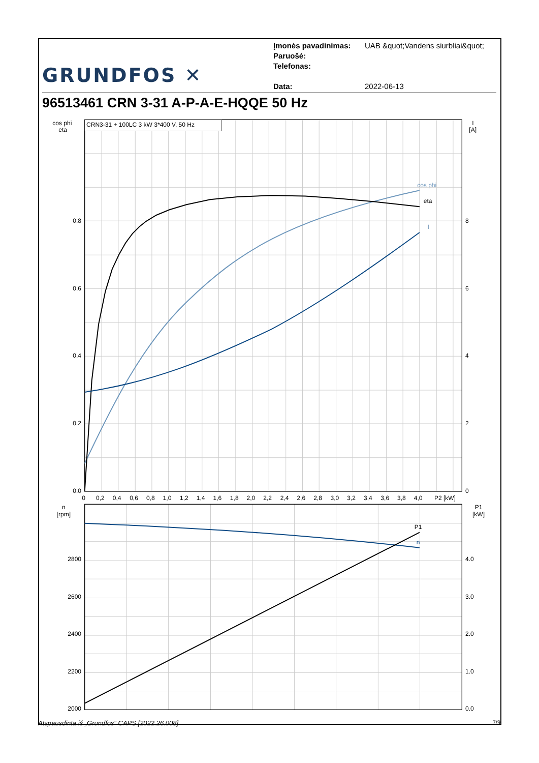GRUNDFOS ✕
Įmonės pavadinimas: UAB &quot;Vandens siurbliai&quot;
Paruošė:
Telefonas:
Data: 2022-06-13
96513461 CRN 3-31 A-P-A-E-HQQE 50 Hz
CRN3-31 + 100LC 3 kW 3*400 V, 50 Hz
cos phi
eta
I
P1
n
cos phi
eta
I
[A]
0.8
0.6
0.4
0.2
0.0
8
6
4
2
0
0
0,2
0,4
0,6
0,8
1,0
1,2
1,4
1,6
1,8
2,0
2,2
2,4
2,6
2,8
3,0
3,2
3,4
3,6
3,8
4,0
P2 [kW]
n
[rpm]
P1
[kW]
2800
2600
2400
2200
2000
4.0
3.0
2.0
1.0
0.0
Atspausdinta iš „Grundfos“ CAPS [2022.26.008] 7/9